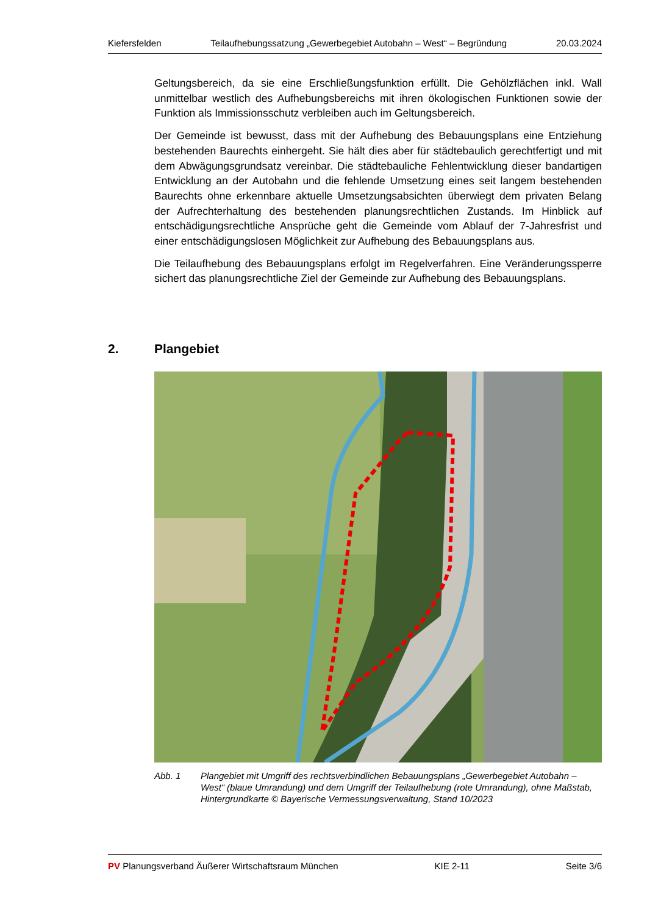Kiefersfelden Teilaufhebungssatzung „Gewerbegebiet Autobahn – West“ – Begründung 20.03.2024
Geltungsbereich, da sie eine Erschließungsfunktion erfüllt. Die Gehölzflächen inkl. Wall unmittelbar westlich des Aufhebungsbereichs mit ihren ökologischen Funktionen sowie der Funktion als Immissionsschutz verbleiben auch im Geltungsbereich.
Der Gemeinde ist bewusst, dass mit der Aufhebung des Bebauungsplans eine Entziehung bestehenden Baurechts einhergeht. Sie hält dies aber für städtebaulich gerechtfertigt und mit dem Abwägungsgrundsatz vereinbar. Die städtebauliche Fehlentwicklung dieser bandartigen Entwicklung an der Autobahn und die fehlende Umsetzung eines seit langem bestehenden Baurechts ohne erkennbare aktuelle Umsetzungsabsichten überwiegt dem privaten Belang der Aufrechterhaltung des bestehenden planungsrechtlichen Zustands. Im Hinblick auf entschädigungsrechtliche Ansprüche geht die Gemeinde vom Ablauf der 7-Jahresfrist und einer entschädigungslosen Möglichkeit zur Aufhebung des Bebauungsplans aus.
Die Teilaufhebung des Bebauungsplans erfolgt im Regelverfahren. Eine Veränderungssperre sichert das planungsrechtliche Ziel der Gemeinde zur Aufhebung des Bebauungsplans.
2. Plangebiet
Abb. 1 Plangebiet mit Umgriff des rechtsverbindlichen Bebauungsplans „Gewerbegebiet Autobahn – West“ (blaue Umrandung) und dem Umgriff der Teilaufhebung (rote Umrandung), ohne Maßstab, Hintergrundkarte © Bayerische Vermessungsverwaltung, Stand 10/2023
PV Planungsverband Äußerer Wirtschaftsraum München KIE 2-11 Seite 3/6